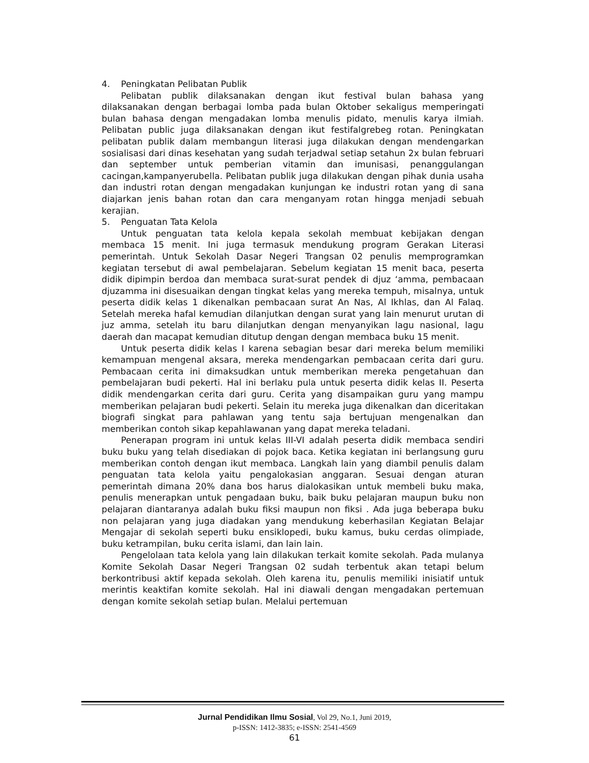4. Peningkatan Pelibatan Publik
Pelibatan publik dilaksanakan dengan ikut festival bulan bahasa yang dilaksanakan dengan berbagai lomba pada bulan Oktober sekaligus memperingati bulan bahasa dengan mengadakan lomba menulis pidato, menulis karya ilmiah. Pelibatan public juga dilaksanakan dengan ikut festifalgrebeg rotan. Peningkatan pelibatan publik dalam membangun literasi juga dilakukan dengan mendengarkan sosialisasi dari dinas kesehatan yang sudah terjadwal setiap setahun 2x bulan februari dan september untuk pemberian vitamin dan imunisasi, penanggulangan cacingan,kampanyerubella. Pelibatan publik juga dilakukan dengan pihak dunia usaha dan industri rotan dengan mengadakan kunjungan ke industri rotan yang di sana diajarkan jenis bahan rotan dan cara menganyam rotan hingga menjadi sebuah kerajian.
5. Penguatan Tata Kelola
Untuk penguatan tata kelola kepala sekolah membuat kebijakan dengan membaca 15 menit. Ini juga termasuk mendukung program Gerakan Literasi pemerintah. Untuk Sekolah Dasar Negeri Trangsan 02 penulis memprogramkan kegiatan tersebut di awal pembelajaran. Sebelum kegiatan 15 menit baca, peserta didik dipimpin berdoa dan membaca surat-surat pendek di djuz ‘amma, pembacaan djuzamma ini disesuaikan dengan tingkat kelas yang mereka tempuh, misalnya, untuk peserta didik kelas 1 dikenalkan pembacaan surat An Nas, Al Ikhlas, dan Al Falaq. Setelah mereka hafal kemudian dilanjutkan dengan surat yang lain menurut urutan di juz amma, setelah itu baru dilanjutkan dengan menyanyikan lagu nasional, lagu daerah dan macapat kemudian ditutup dengan dengan membaca buku 15 menit.
Untuk peserta didik kelas I karena sebagian besar dari mereka belum memiliki kemampuan mengenal aksara, mereka mendengarkan pembacaan cerita dari guru. Pembacaan cerita ini dimaksudkan untuk memberikan mereka pengetahuan dan pembelajaran budi pekerti. Hal ini berlaku pula untuk peserta didik kelas II. Peserta didik mendengarkan cerita dari guru. Cerita yang disampaikan guru yang mampu memberikan pelajaran budi pekerti. Selain itu mereka juga dikenalkan dan diceritakan biografi singkat para pahlawan yang tentu saja bertujuan mengenalkan dan memberikan contoh sikap kepahlawanan yang dapat mereka teladani.
Penerapan program ini untuk kelas III-VI adalah peserta didik membaca sendiri buku buku yang telah disediakan di pojok baca. Ketika kegiatan ini berlangsung guru memberikan contoh dengan ikut membaca. Langkah lain yang diambil penulis dalam penguatan tata kelola yaitu pengalokasian anggaran. Sesuai dengan aturan pemerintah dimana 20% dana bos harus dialokasikan untuk membeli buku maka, penulis menerapkan untuk pengadaan buku, baik buku pelajaran maupun buku non pelajaran diantaranya adalah buku fiksi maupun non fiksi . Ada juga beberapa buku non pelajaran yang juga diadakan yang mendukung keberhasilan Kegiatan Belajar Mengajar di sekolah seperti buku ensiklopedi, buku kamus, buku cerdas olimpiade, buku ketrampilan, buku cerita islami, dan lain lain.
Pengelolaan tata kelola yang lain dilakukan terkait komite sekolah. Pada mulanya Komite Sekolah Dasar Negeri Trangsan 02 sudah terbentuk akan tetapi belum berkontribusi aktif kepada sekolah. Oleh karena itu, penulis memiliki inisiatif untuk merintis keaktifan komite sekolah. Hal ini diawali dengan mengadakan pertemuan dengan komite sekolah setiap bulan. Melalui pertemuan
Jurnal Pendidikan Ilmu Sosial, Vol 29, No.1, Juni 2019,
p-ISSN: 1412-3835; e-ISSN: 2541-4569
61